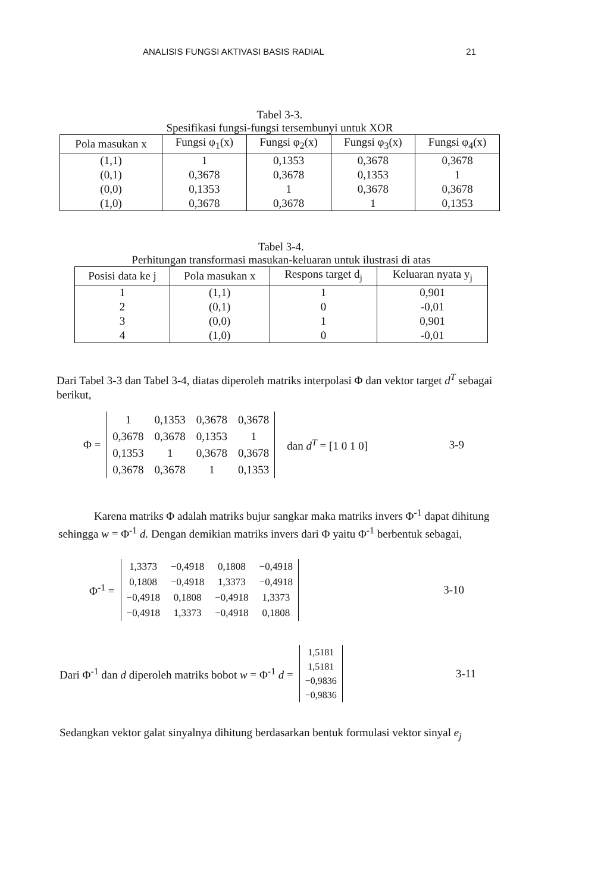ANALISIS FUNGSI AKTIVASI BASIS RADIAL 21
Tabel 3-3.
Spesifikasi fungsi-fungsi tersembunyi untuk XOR
| Pola masukan x | Fungsi φ<sub>1</sub>(x) | Fungsi φ<sub>2</sub>(x) | Fungsi φ<sub>3</sub>(x) | Fungsi φ<sub>4</sub>(x) |
| --- | --- | --- | --- | --- |
| (1,1) | 1 | 0,1353 | 0,3678 | 0,3678 |
| (0,1) | 0,3678 | 0,3678 | 0,1353 | 1 |
| (0,0) | 0,1353 | 1 | 0,3678 | 0,3678 |
| (1,0) | 0,3678 | 0,3678 | 1 | 0,1353 |
Tabel 3-4.
Perhitungan transformasi masukan-keluaran untuk ilustrasi di atas
| Posisi data ke j | Pola masukan x | Respons target d<sub>j</sub> | Keluaran nyata y<sub>j</sub> |
| --- | --- | --- | --- |
| 1 | (1,1) | 1 | 0,901 |
| 2 | (0,1) | 0 | -0,01 |
| 3 | (0,0) | 1 | 0,901 |
| 4 | (1,0) | 0 | -0,01 |
Dari Tabel 3-3 dan Tabel 3-4, diatas diperoleh matriks interpolasi Φ dan vektor target d<sup>T</sup> sebagai berikut,
Φ =
| 1 | 0,1353 | 0,3678 | 0,3678 |
| 0,3678 | 0,3678 | 0,1353 | 1 |
| 0,1353 | 1 | 0,3678 | 0,3678 |
| 0,3678 | 0,3678 | 1 | 0,1353 |
dan d<sup>T</sup> = [1 0 1 0] 3-9
Karena matriks Φ adalah matriks bujur sangkar maka matriks invers Φ<sup>-1</sup> dapat dihitung sehingga w = Φ<sup>-1</sup> d. Dengan demikian matriks invers dari Φ yaitu Φ<sup>-1</sup> berbentuk sebagai,
Φ<sup>-1</sup> =
| 1,3373 | −0,4918 | 0,1808 | −0,4918 |
| 0,1808 | −0,4918 | 1,3373 | −0,4918 |
| −0,4918 | 0,1808 | −0,4918 | 1,3373 |
| −0,4918 | 1,3373 | −0,4918 | 0,1808 |
3-10
Dari Φ<sup>-1</sup> dan d diperoleh matriks bobot w = Φ<sup>-1</sup> d =
| 1,5181 |
| 1,5181 |
| −0,9836 |
| −0,9836 |
3-11
Sedangkan vektor galat sinyalnya dihitung berdasarkan bentuk formulasi vektor sinyal e<sub>j</sub>